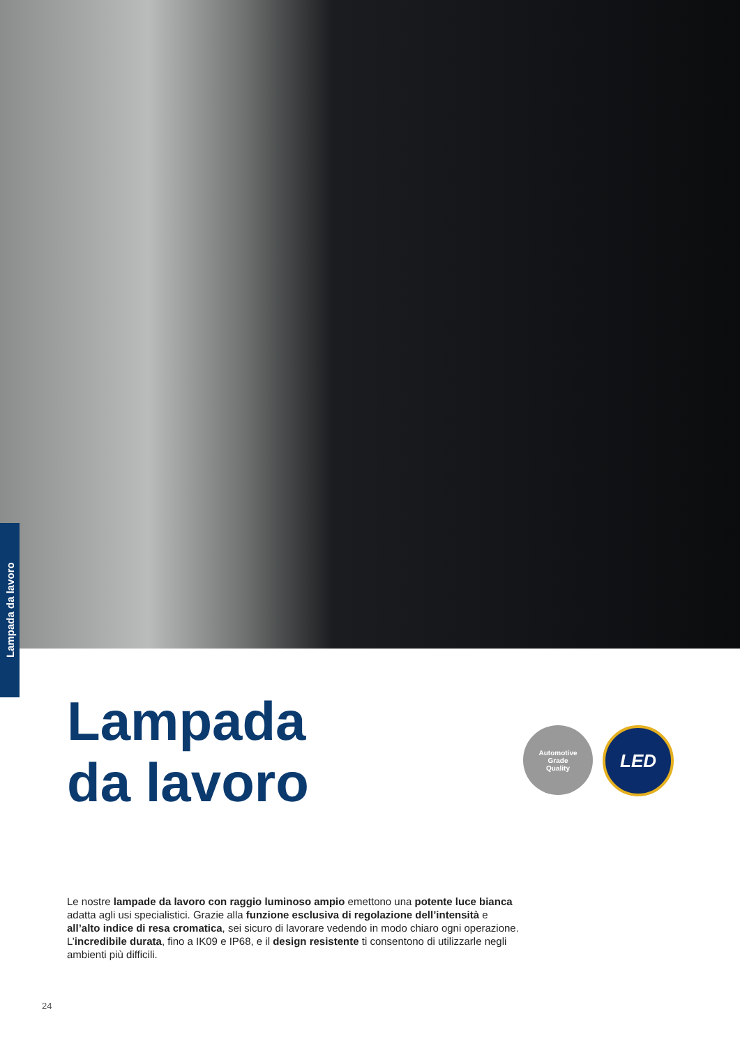Lampada da lavoro
Lampada
da lavoro
Automotive
Grade
Quality
LED
Le nostre lampade da lavoro con raggio luminoso ampio emettono una potente luce bianca adatta agli usi specialistici. Grazie alla funzione esclusiva di regolazione dell’intensità e all’alto indice di resa cromatica, sei sicuro di lavorare vedendo in modo chiaro ogni operazione.
L’incredibile durata, fino a IK09 e IP68, e il design resistente ti consentono di utilizzarle negli ambienti più difficili.
24